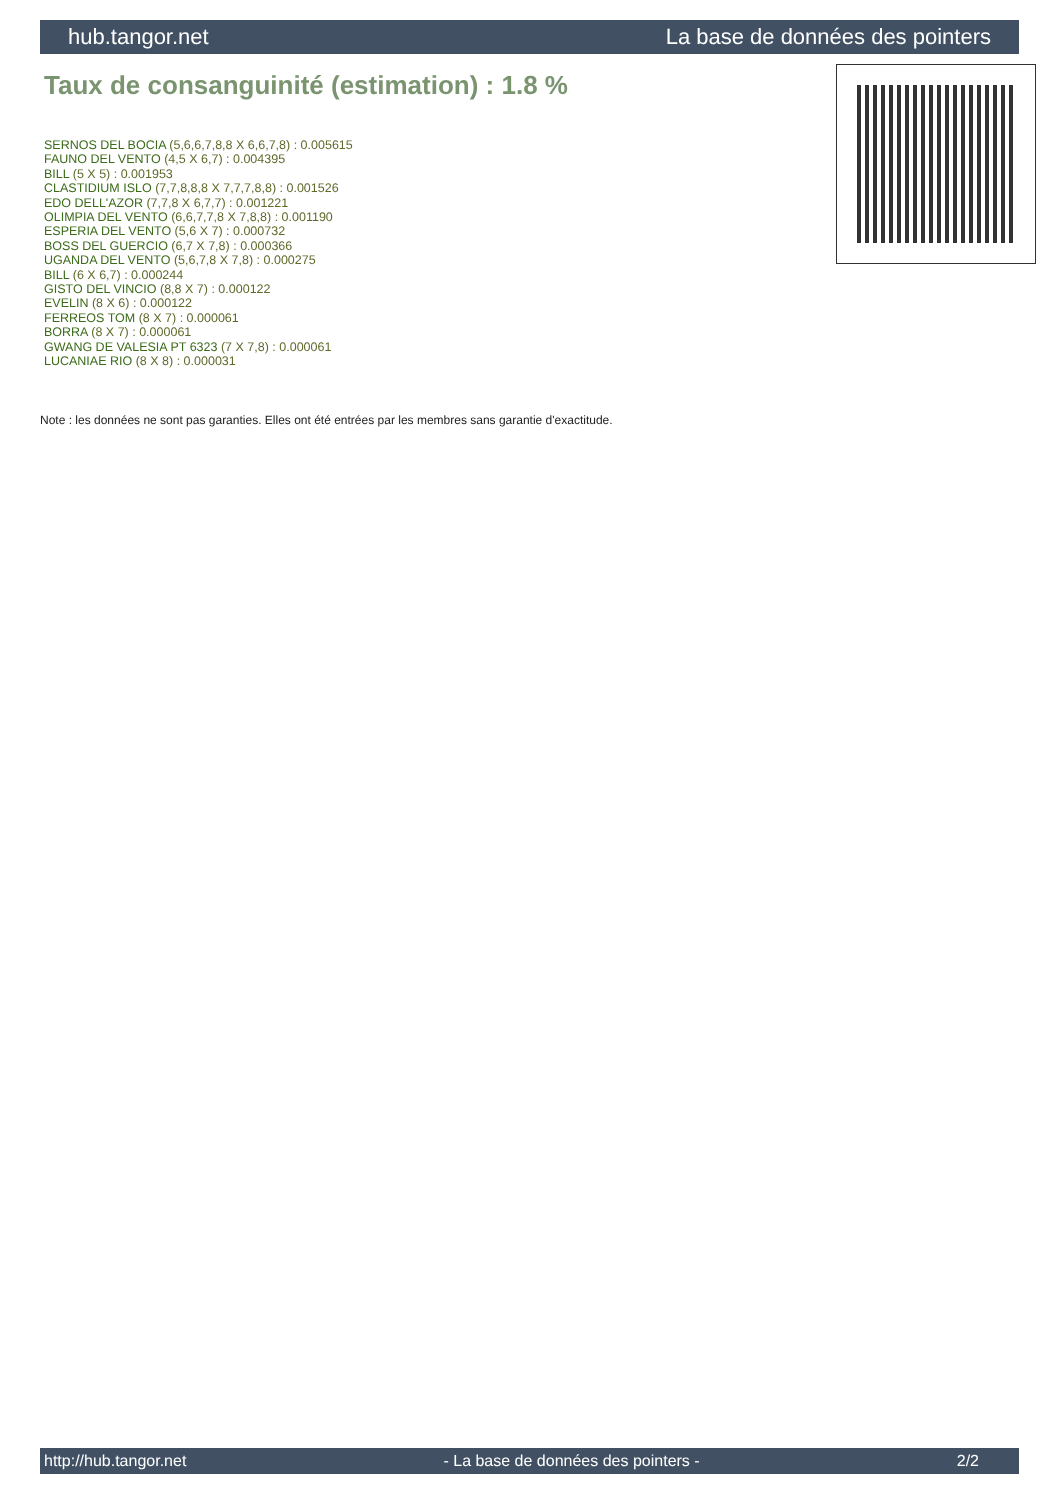hub.tangor.net La base de données des pointers
Taux de consanguinité (estimation) : 1.8 %
SERNOS DEL BOCIA (5,6,6,7,8,8 X 6,6,7,8) : 0.005615
FAUNO DEL VENTO (4,5 X 6,7) : 0.004395
BILL (5 X 5) : 0.001953
CLASTIDIUM ISLO (7,7,8,8,8 X 7,7,7,8,8) : 0.001526
EDO DELL'AZOR (7,7,8 X 6,7,7) : 0.001221
OLIMPIA DEL VENTO (6,6,7,7,8 X 7,8,8) : 0.001190
ESPERIA DEL VENTO (5,6 X 7) : 0.000732
BOSS DEL GUERCIO (6,7 X 7,8) : 0.000366
UGANDA DEL VENTO (5,6,7,8 X 7,8) : 0.000275
BILL (6 X 6,7) : 0.000244
GISTO DEL VINCIO (8,8 X 7) : 0.000122
EVELIN (8 X 6) : 0.000122
FERREOS TOM (8 X 7) : 0.000061
BORRA (8 X 7) : 0.000061
GWANG DE VALESIA PT 6323 (7 X 7,8) : 0.000061
LUCANIAE RIO (8 X 8) : 0.000031
Note : les données ne sont pas garanties. Elles ont été entrées par les membres sans garantie d'exactitude.
http://hub.tangor.net - La base de données des pointers - 2/2